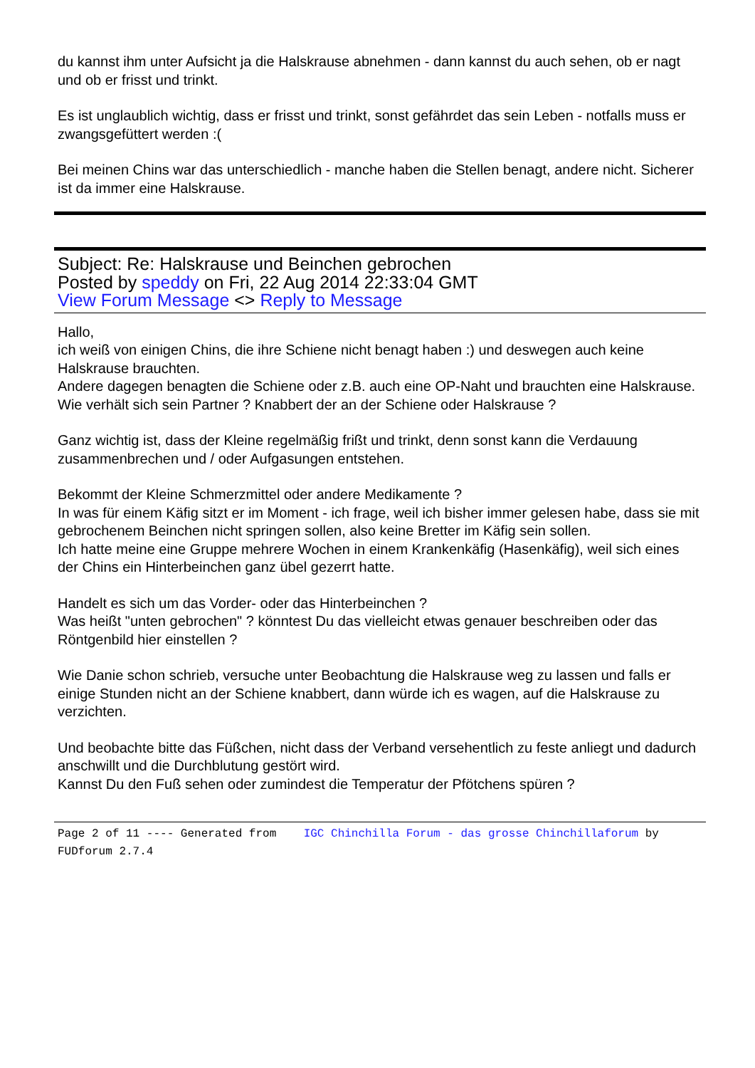du kannst ihm unter Aufsicht ja die Halskrause abnehmen - dann kannst du auch sehen, ob er nagt und ob er frisst und trinkt.
Es ist unglaublich wichtig, dass er frisst und trinkt, sonst gefährdet das sein Leben - notfalls muss er zwangsgefüttert werden :(
Bei meinen Chins war das unterschiedlich - manche haben die Stellen benagt, andere nicht. Sicherer ist da immer eine Halskrause.
Subject: Re: Halskrause und Beinchen gebrochen
Posted by speddy on Fri, 22 Aug 2014 22:33:04 GMT
View Forum Message <> Reply to Message
Hallo,
ich weiß von einigen Chins, die ihre Schiene nicht benagt haben :) und deswegen auch keine Halskrause brauchten.
Andere dagegen benagten die Schiene oder z.B. auch eine OP-Naht und brauchten eine Halskrause.
Wie verhält sich sein Partner ? Knabbert der an der Schiene oder Halskrause ?
Ganz wichtig ist, dass der Kleine regelmäßig frißt und trinkt, denn sonst kann die Verdauung zusammenbrechen und / oder Aufgasungen entstehen.
Bekommt der Kleine Schmerzmittel oder andere Medikamente ?
In was für einem Käfig sitzt er im Moment - ich frage, weil ich bisher immer gelesen habe, dass sie mit gebrochenem Beinchen nicht springen sollen, also keine Bretter im Käfig sein sollen.
Ich hatte meine eine Gruppe mehrere Wochen in einem Krankenkäfig (Hasenkäfig), weil sich eines der Chins ein Hinterbeinchen ganz übel gezerrt hatte.
Handelt es sich um das Vorder- oder das Hinterbeinchen ?
Was heißt "unten gebrochen" ? könntest Du das vielleicht etwas genauer beschreiben oder das Röntgenbild hier einstellen ?
Wie Danie schon schrieb, versuche unter Beobachtung die Halskrause weg zu lassen und falls er einige Stunden nicht an der Schiene knabbert, dann würde ich es wagen, auf die Halskrause zu verzichten.
Und beobachte bitte das Füßchen, nicht dass der Verband versehentlich zu feste anliegt und dadurch anschwillt und die Durchblutung gestört wird.
Kannst Du den Fuß sehen oder zumindest die Temperatur der Pfötchens spüren ?
Page 2 of 11 ---- Generated from IGC Chinchilla Forum - das grosse Chinchillaforum by FUDforum 2.7.4